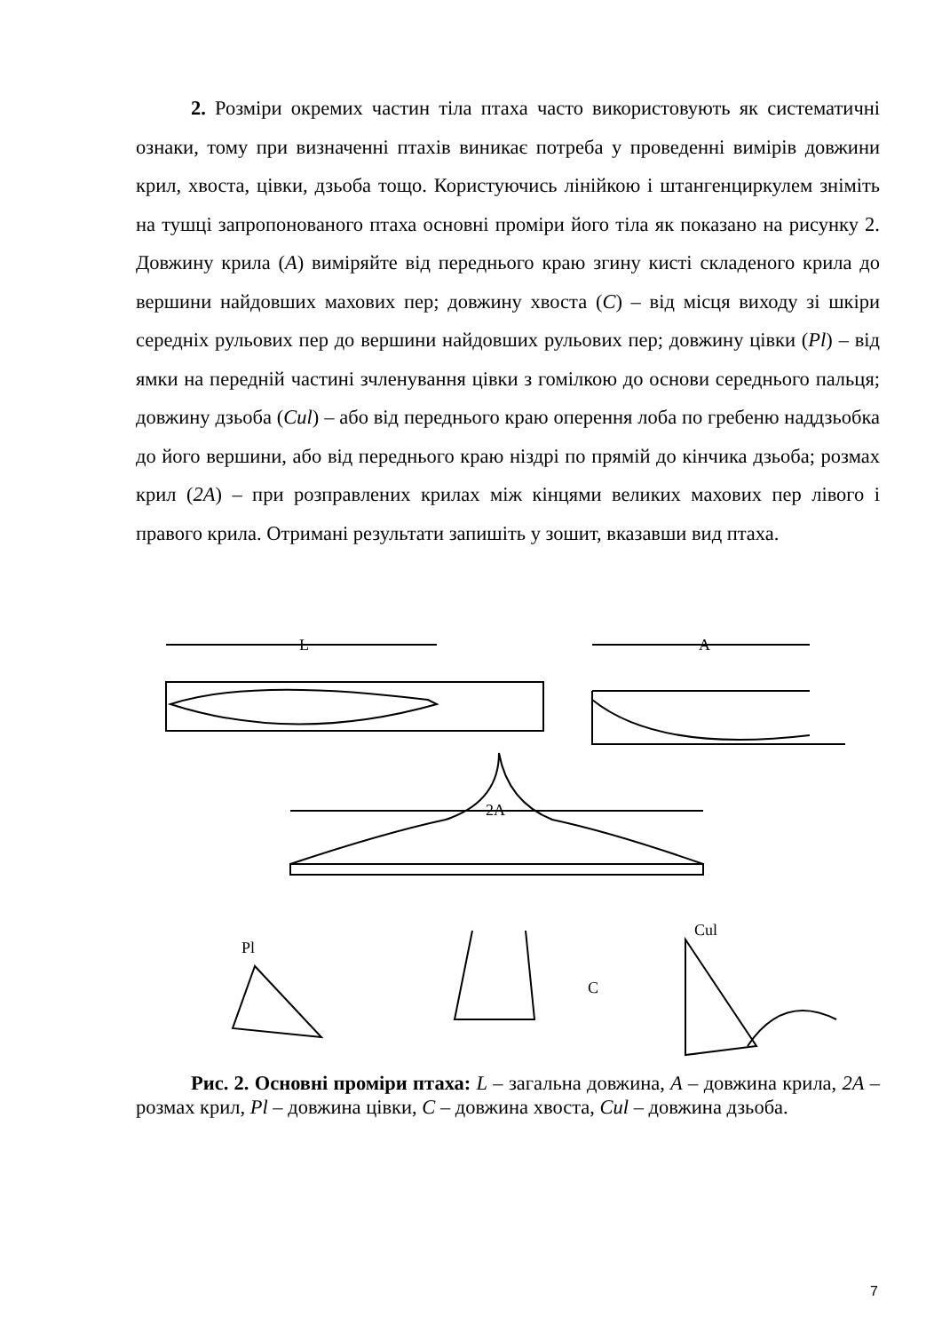2. Розміри окремих частин тіла птаха часто використовують як систематичні ознаки, тому при визначенні птахів виникає потреба у проведенні вимірів довжини крил, хвоста, цівки, дзьоба тощо. Користуючись лінійкою і штангенциркулем зніміть на тушці запропонованого птаха основні проміри його тіла як показано на рисунку 2. Довжину крила (A) виміряйте від переднього краю згину кисті складеного крила до вершини найдовших махових пер; довжину хвоста (C) – від місця виходу зі шкіри середніх рульових пер до вершини найдовших рульових пер; довжину цівки (Pl) – від ямки на передній частині зчленування цівки з гомілкою до основи середнього пальця; довжину дзьоба (Cul) – або від переднього краю оперення лоба по гребеню наддзьобка до його вершини, або від переднього краю ніздрі по прямій до кінчика дзьоба; розмах крил (2A) – при розправлених крилах між кінцями великих махових пер лівого і правого крила. Отримані результати запишіть у зошит, вказавши вид птаха.
L
A
2A
Pl
C
Cul
Рис. 2. Основні проміри птаха: L – загальна довжина, A – довжина крила, 2A – розмах крил, Pl – довжина цівки, C – довжина хвоста, Cul – довжина дзьоба.
7